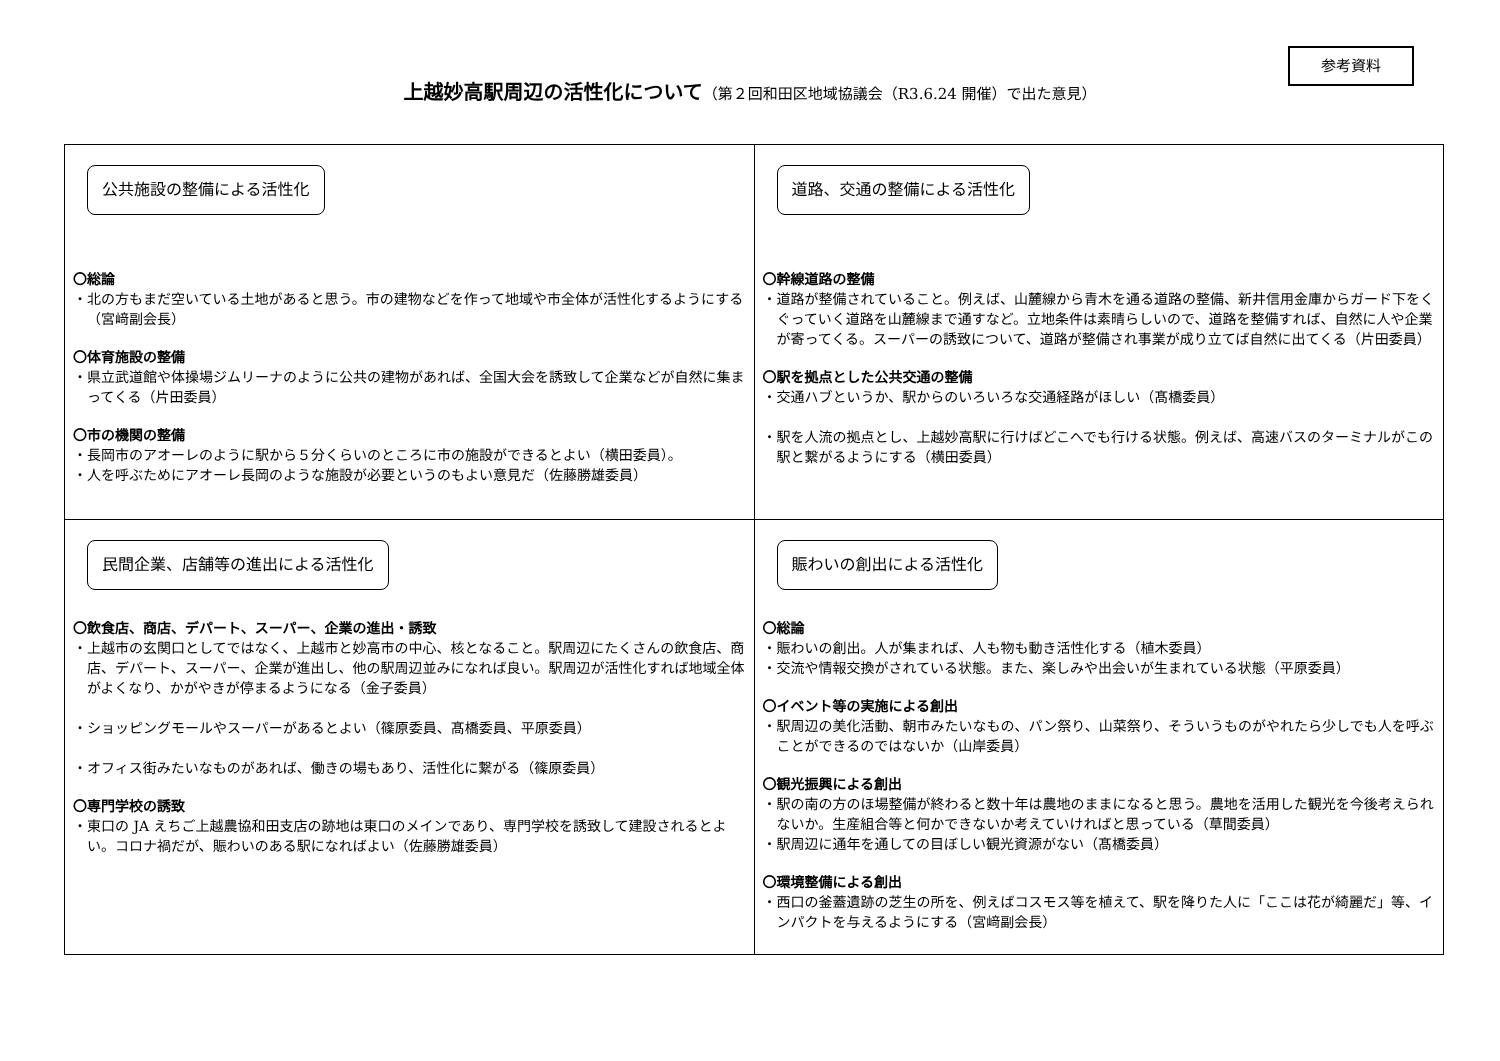参考資料
上越妙高駅周辺の活性化について（第２回和田区地域協議会（R3.6.24 開催）で出た意見）
| 公共施設の整備による活性化 〇総論 ・北の方もまだ空いている土地があると思う。市の建物などを作って地域や市全体が活性化するようにする（宮﨑副会長） 〇体育施設の整備 ・県立武道館や体操場ジムリーナのように公共の建物があれば、全国大会を誘致して企業などが自然に集まってくる（片田委員） 〇市の機関の整備 ・長岡市のアオーレのように駅から５分くらいのところに市の施設ができるとよい（横田委員）。 ・人を呼ぶためにアオーレ長岡のような施設が必要というのもよい意見だ（佐藤勝雄委員） | 道路、交通の整備による活性化 〇幹線道路の整備 ・道路が整備されていること。例えば、山麓線から青木を通る道路の整備、新井信用金庫からガード下をくぐっていく道路を山麓線まで通すなど。立地条件は素晴らしいので、道路を整備すれば、自然に人や企業が寄ってくる。スーパーの誘致について、道路が整備され事業が成り立てば自然に出てくる（片田委員） 〇駅を拠点とした公共交通の整備 ・交通ハブというか、駅からのいろいろな交通経路がほしい（髙橋委員） ・駅を人流の拠点とし、上越妙高駅に行けばどこへでも行ける状態。例えば、高速バスのターミナルがこの駅と繋がるようにする（横田委員） |
| 民間企業、店舗等の進出による活性化 〇飲食店、商店、デパート、スーパー、企業の進出・誘致 ・上越市の玄関口としてではなく、上越市と妙高市の中心、核となること。駅周辺にたくさんの飲食店、商店、デパート、スーパー、企業が進出し、他の駅周辺並みになれば良い。駅周辺が活性化すれば地域全体がよくなり、かがやきが停まるようになる（金子委員） ・ショッピングモールやスーパーがあるとよい（篠原委員、髙橋委員、平原委員） ・オフィス街みたいなものがあれば、働きの場もあり、活性化に繋がる（篠原委員） 〇専門学校の誘致 ・東口の JA えちご上越農協和田支店の跡地は東口のメインであり、専門学校を誘致して建設されるとよい。コロナ禍だが、賑わいのある駅になればよい（佐藤勝雄委員） | 賑わいの創出による活性化 〇総論 ・賑わいの創出。人が集まれば、人も物も動き活性化する（植木委員） ・交流や情報交換がされている状態。また、楽しみや出会いが生まれている状態（平原委員） 〇イベント等の実施による創出 ・駅周辺の美化活動、朝市みたいなもの、パン祭り、山菜祭り、そういうものがやれたら少しでも人を呼ぶことができるのではないか（山岸委員） 〇観光振興による創出 ・駅の南の方のほ場整備が終わると数十年は農地のままになると思う。農地を活用した観光を今後考えられないか。生産組合等と何かできないか考えていければと思っている（草間委員） ・駅周辺に通年を通しての目ぼしい観光資源がない（髙橋委員） 〇環境整備による創出 ・西口の釜蓋遺跡の芝生の所を、例えばコスモス等を植えて、駅を降りた人に「ここは花が綺麗だ」等、インパクトを与えるようにする（宮﨑副会長） |